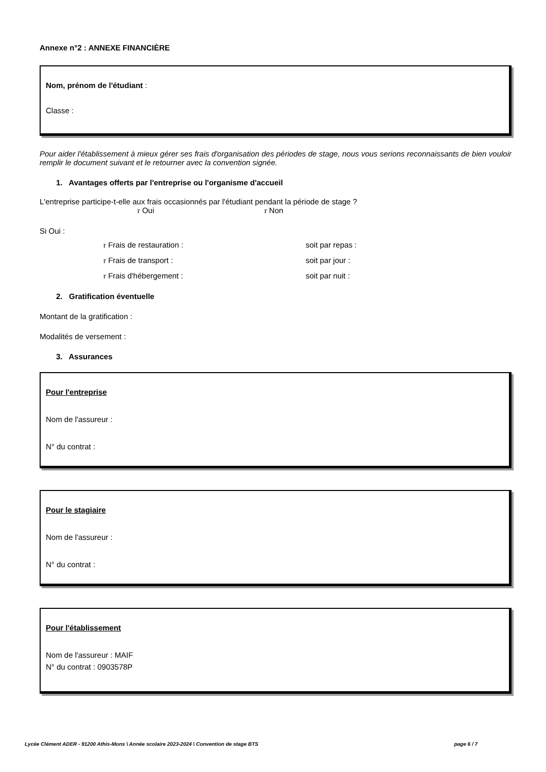Annexe n°2 : ANNEXE FINANCIÈRE
Nom, prénom de l'étudiant :
Classe :
Pour aider l'établissement à mieux gérer ses frais d'organisation des périodes de stage, nous vous serions reconnaissants de bien vouloir remplir le document suivant et le retourner avec la convention signée.
1. Avantages offerts par l'entreprise ou l'organisme d'accueil
L'entreprise participe-t-elle aux frais occasionnés par l'étudiant pendant la période de stage ?
r Oui r Non
Si Oui :
r Frais de restauration : soit par repas :
r Frais de transport : soit par jour :
r Frais d'hébergement : soit par nuit :
2. Gratification éventuelle
Montant de la gratification :
Modalités de versement :
3. Assurances
Pour l'entreprise
Nom de l'assureur :
N° du contrat :
Pour le stagiaire
Nom de l'assureur :
N° du contrat :
Pour l'établissement
Nom de l'assureur : MAIF
N° du contrat : 0903578P
Lycée Clément ADER - 91200 Athis-Mons \ Année scolaire 2023-2024 \ Convention de stage BTS page 6 / 7